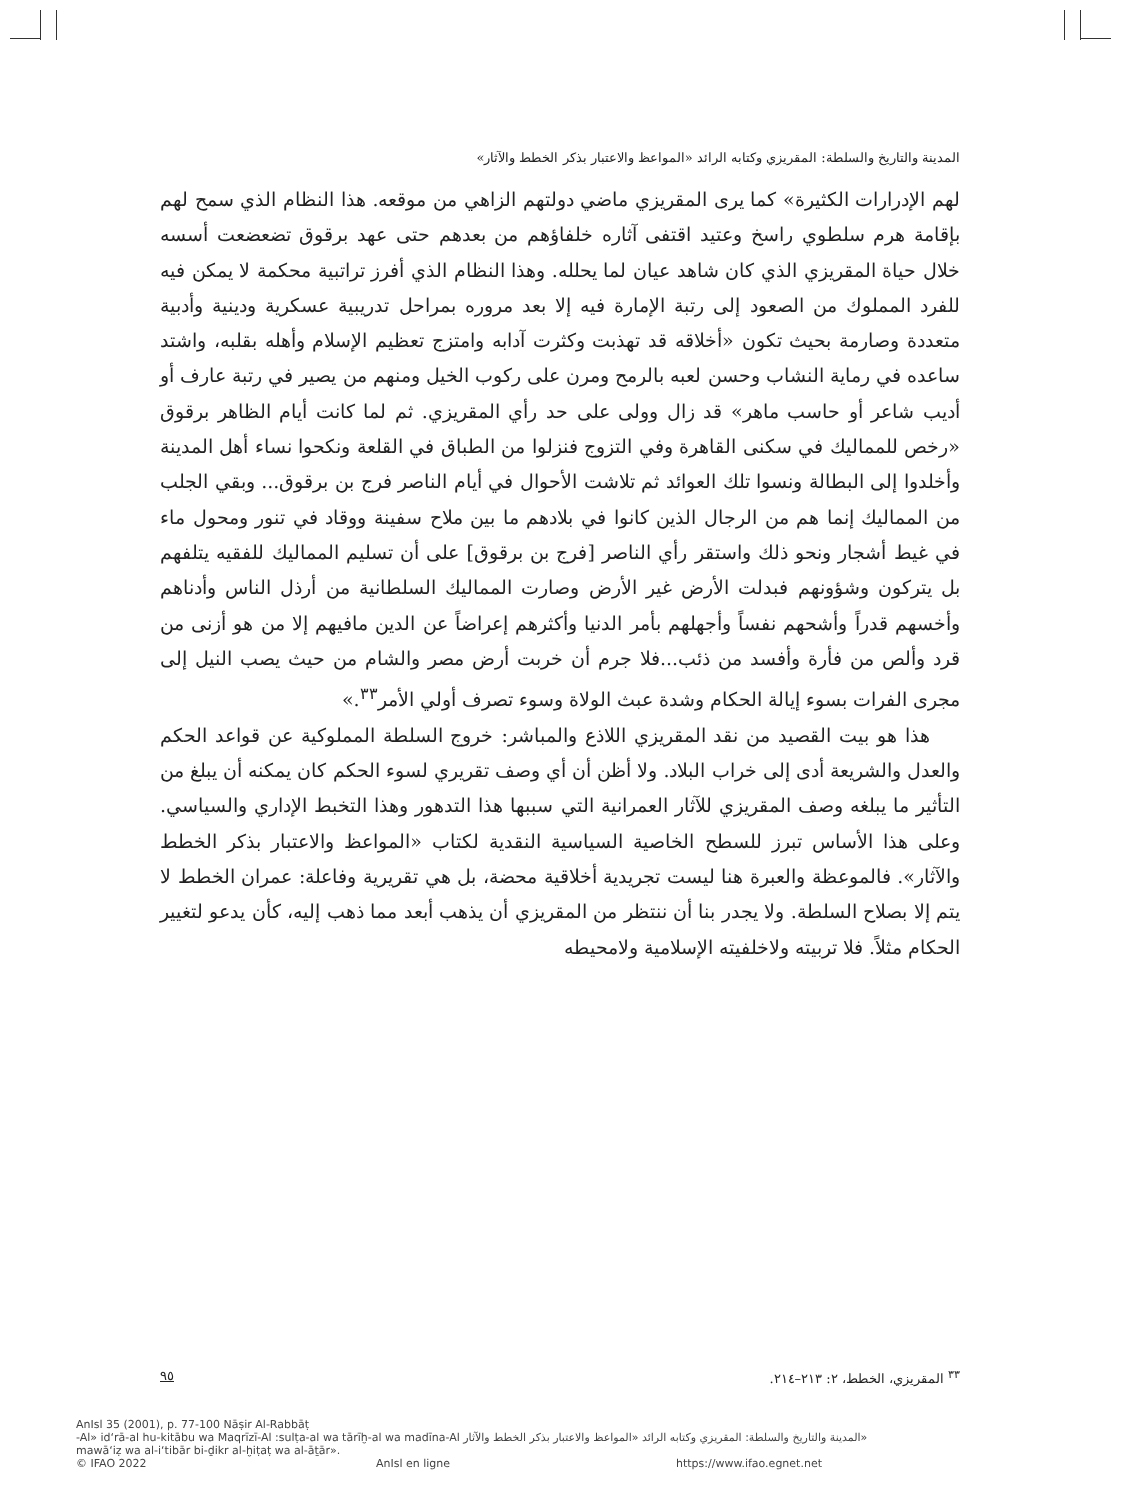المدينة والتاريخ والسلطة: المقريزي وكتابه الرائد «المواعظ والاعتبار بذكر الخطط والآثار»
لهم الإدرارات الكثيرة» كما يرى المقريزي ماضي دولتهم الزاهي من موقعه. هذا النظام الذي سمح لهم بإقامة هرم سلطوي راسخ وعتيد اقتفى آثاره خلفاؤهم من بعدهم حتى عهد برقوق تضعضعت أسسه خلال حياة المقريزي الذي كان شاهد عيان لما يحلله. وهذا النظام الذي أفرز تراتبية محكمة لا يمكن فيه للفرد المملوك من الصعود إلى رتبة الإمارة فيه إلا بعد مروره بمراحل تدريبية عسكرية ودينية وأدبية متعددة وصارمة بحيث تكون «أخلاقه قد تهذبت وكثرت آدابه وامتزج تعظيم الإسلام وأهله بقلبه، واشتد ساعده في رماية النشاب وحسن لعبه بالرمح ومرن على ركوب الخيل ومنهم من يصير في رتبة عارف أو أديب شاعر أو حاسب ماهر» قد زال وولى على حد رأي المقريزي. ثم لما كانت أيام الظاهر برقوق «رخص للمماليك في سكنى القاهرة وفي التزوج فنزلوا من الطباق في القلعة ونكحوا نساء أهل المدينة وأخلدوا إلى البطالة ونسوا تلك العوائد ثم تلاشت الأحوال في أيام الناصر فرج بن برقوق... وبقي الجلب من المماليك إنما هم من الرجال الذين كانوا في بلادهم ما بين ملاح سفينة ووقاد في تنور ومحول ماء في غيط أشجار ونحو ذلك واستقر رأي الناصر [فرج بن برقوق] على أن تسليم المماليك للفقيه يتلفهم بل يتركون وشؤونهم فبدلت الأرض غير الأرض وصارت المماليك السلطانية من أرذل الناس وأدناهم وأخسهم قدراً وأشحهم نفساً وأجهلهم بأمر الدنيا وأكثرهم إعراضاً عن الدين مافيهم إلا من هو أزنى من قرد وألص من فأرة وأفسد من ذئب...فلا جرم أن خربت أرض مصر والشام من حيث يصب النيل إلى مجرى الفرات بسوء إيالة الحكام وشدة عبث الولاة وسوء تصرف أولي الأمر<sup>٣٣</sup>.»
هذا هو بيت القصيد من نقد المقريزي اللاذع والمباشر: خروج السلطة المملوكية عن قواعد الحكم والعدل والشريعة أدى إلى خراب البلاد. ولا أظن أن أي وصف تقريري لسوء الحكم كان يمكنه أن يبلغ من التأثير ما يبلغه وصف المقريزي للآثار العمرانية التي سببها هذا التدهور وهذا التخبط الإداري والسياسي. وعلى هذا الأساس تبرز للسطح الخاصية السياسية النقدية لكتاب «المواعظ والاعتبار بذكر الخطط والآثار». فالموعظة والعبرة هنا ليست تجريدية أخلاقية محضة، بل هي تقريرية وفاعلة: عمران الخطط لا يتم إلا بصلاح السلطة. ولا يجدر بنا أن ننتظر من المقريزي أن يذهب أبعد مما ذهب إليه، كأن يدعو لتغيير الحكام مثلاً. فلا تربيته ولاخلفيته الإسلامية ولامحيطه
<sup>٣٣</sup> المقريزي، الخطط، ٢: ٢١٣–٢١٤. ٩٥
AnIsl 35 (2001), p. 77-100 Nāṣir Al-Rabbāṭ
-Al» id‘rā-al hu-kitābu wa Maqrīzī-Al :sulṭa-al wa tārīḫ-al wa madīna-Al «المدينة والتاريخ والسلطة: المقريزي وكتابه الرائد «المواعظ والاعتبار بذكر الخطط والآثار
mawā‘iẓ wa al-i‘tibār bi-ḏikr al-ḫiṭaṭ wa al-āṯār».
© IFAO 2022 AnIsl en ligne https://www.ifao.egnet.net